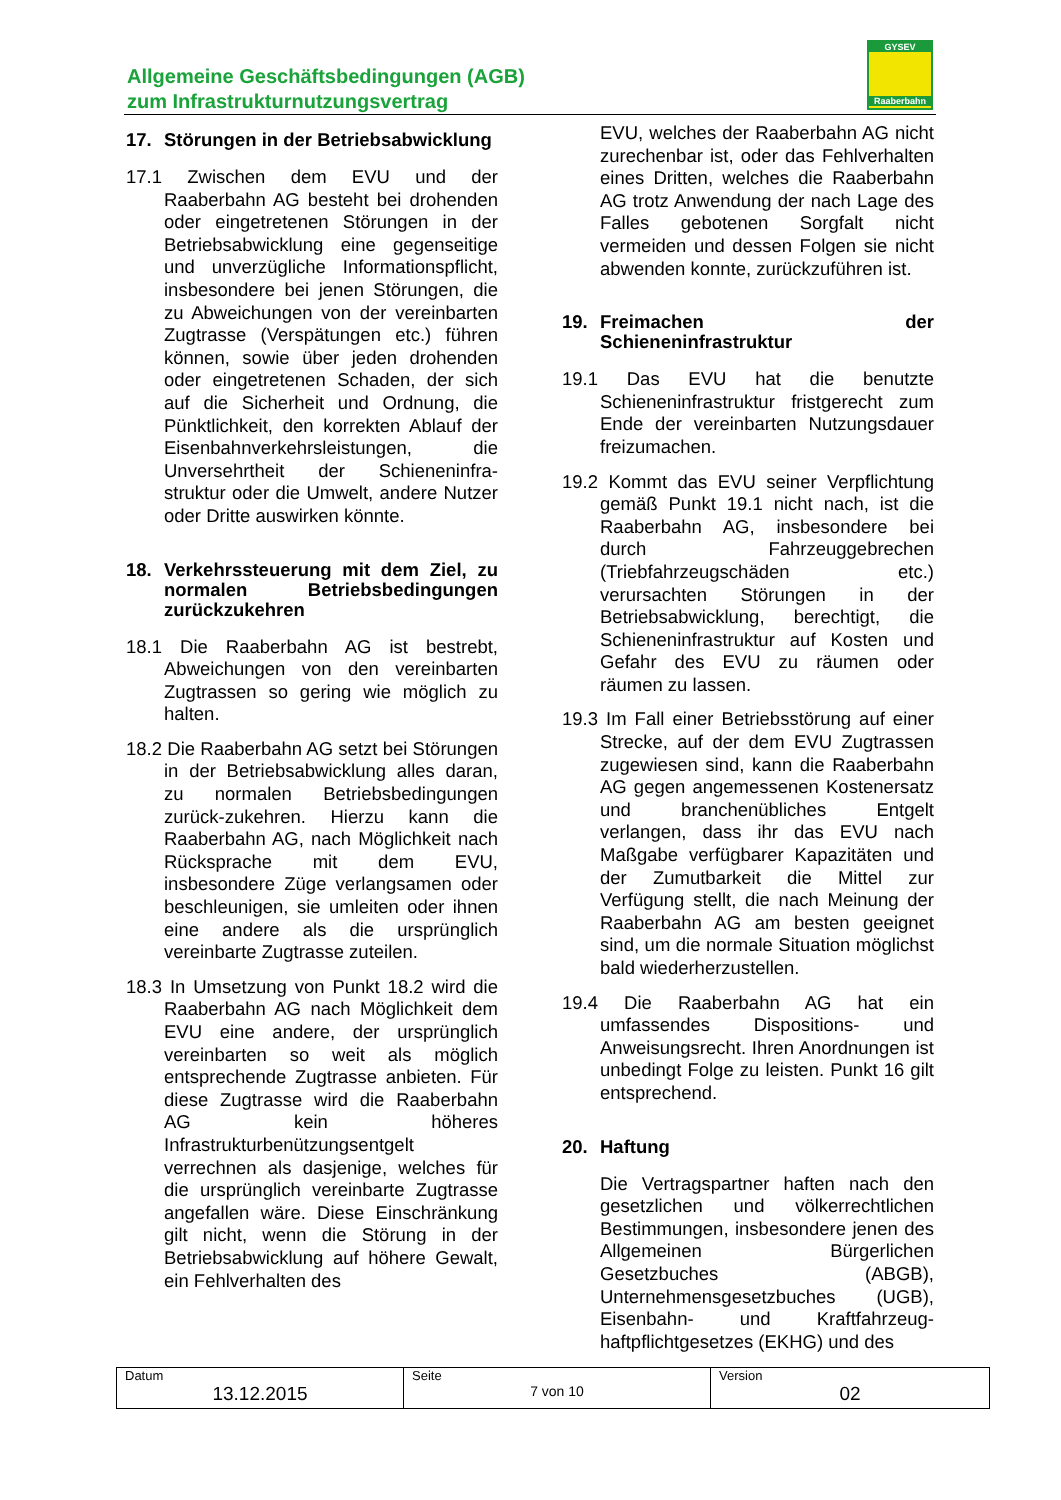Allgemeine Geschäftsbedingungen (AGB)
zum Infrastrukturnutzungsvertrag
GYSEV
Raaberbahn
17. Störungen in der Betriebsabwicklung
17.1 Zwischen dem EVU und der Raaberbahn AG besteht bei drohenden oder eingetretenen Störungen in der Betriebsabwicklung eine gegenseitige und unverzügliche Informationspflicht, insbesondere bei jenen Störungen, die zu Abweichungen von der vereinbarten Zugtrasse (Verspätungen etc.) führen können, sowie über jeden drohenden oder eingetretenen Schaden, der sich auf die Sicherheit und Ordnung, die Pünktlichkeit, den korrekten Ablauf der Eisenbahnverkehrsleistungen, die Unversehrtheit der Schieneninfra-struktur oder die Umwelt, andere Nutzer oder Dritte auswirken könnte.
18. Verkehrssteuerung mit dem Ziel, zu normalen Betriebsbedingungen zurückzukehren
18.1 Die Raaberbahn AG ist bestrebt, Abweichungen von den vereinbarten Zugtrassen so gering wie möglich zu halten.
18.2 Die Raaberbahn AG setzt bei Störungen in der Betriebsabwicklung alles daran, zu normalen Betriebsbedingungen zurück-zukehren. Hierzu kann die Raaberbahn AG, nach Möglichkeit nach Rücksprache mit dem EVU, insbesondere Züge verlangsamen oder beschleunigen, sie umleiten oder ihnen eine andere als die ursprünglich vereinbarte Zugtrasse zuteilen.
18.3 In Umsetzung von Punkt 18.2 wird die Raaberbahn AG nach Möglichkeit dem EVU eine andere, der ursprünglich vereinbarten so weit als möglich entsprechende Zugtrasse anbieten. Für diese Zugtrasse wird die Raaberbahn AG kein höheres Infrastrukturbenützungsentgelt verrechnen als dasjenige, welches für die ursprünglich vereinbarte Zugtrasse angefallen wäre. Diese Einschränkung gilt nicht, wenn die Störung in der Betriebsabwicklung auf höhere Gewalt, ein Fehlverhalten des
EVU, welches der Raaberbahn AG nicht zurechenbar ist, oder das Fehlverhalten eines Dritten, welches die Raaberbahn AG trotz Anwendung der nach Lage des Falles gebotenen Sorgfalt nicht vermeiden und dessen Folgen sie nicht abwenden konnte, zurückzuführen ist.
19. Freimachen der Schieneninfrastruktur
19.1 Das EVU hat die benutzte Schieneninfrastruktur fristgerecht zum Ende der vereinbarten Nutzungsdauer freizumachen.
19.2 Kommt das EVU seiner Verpflichtung gemäß Punkt 19.1 nicht nach, ist die Raaberbahn AG, insbesondere bei durch Fahrzeuggebrechen (Triebfahrzeugschäden etc.) verursachten Störungen in der Betriebsabwicklung, berechtigt, die Schieneninfrastruktur auf Kosten und Gefahr des EVU zu räumen oder räumen zu lassen.
19.3 Im Fall einer Betriebsstörung auf einer Strecke, auf der dem EVU Zugtrassen zugewiesen sind, kann die Raaberbahn AG gegen angemessenen Kostenersatz und branchenübliches Entgelt verlangen, dass ihr das EVU nach Maßgabe verfügbarer Kapazitäten und der Zumutbarkeit die Mittel zur Verfügung stellt, die nach Meinung der Raaberbahn AG am besten geeignet sind, um die normale Situation möglichst bald wiederherzustellen.
19.4 Die Raaberbahn AG hat ein umfassendes Dispositions- und Anweisungsrecht. Ihren Anordnungen ist unbedingt Folge zu leisten. Punkt 16 gilt entsprechend.
20. Haftung
Die Vertragspartner haften nach den gesetzlichen und völkerrechtlichen Bestimmungen, insbesondere jenen des Allgemeinen Bürgerlichen Gesetzbuches (ABGB), Unternehmensgesetzbuches (UGB), Eisenbahn- und Kraftfahrzeug-haftpflichtgesetzes (EKHG) und des
| Datum 13.12.2015 | Seite 7 von 10 | Version 02 |